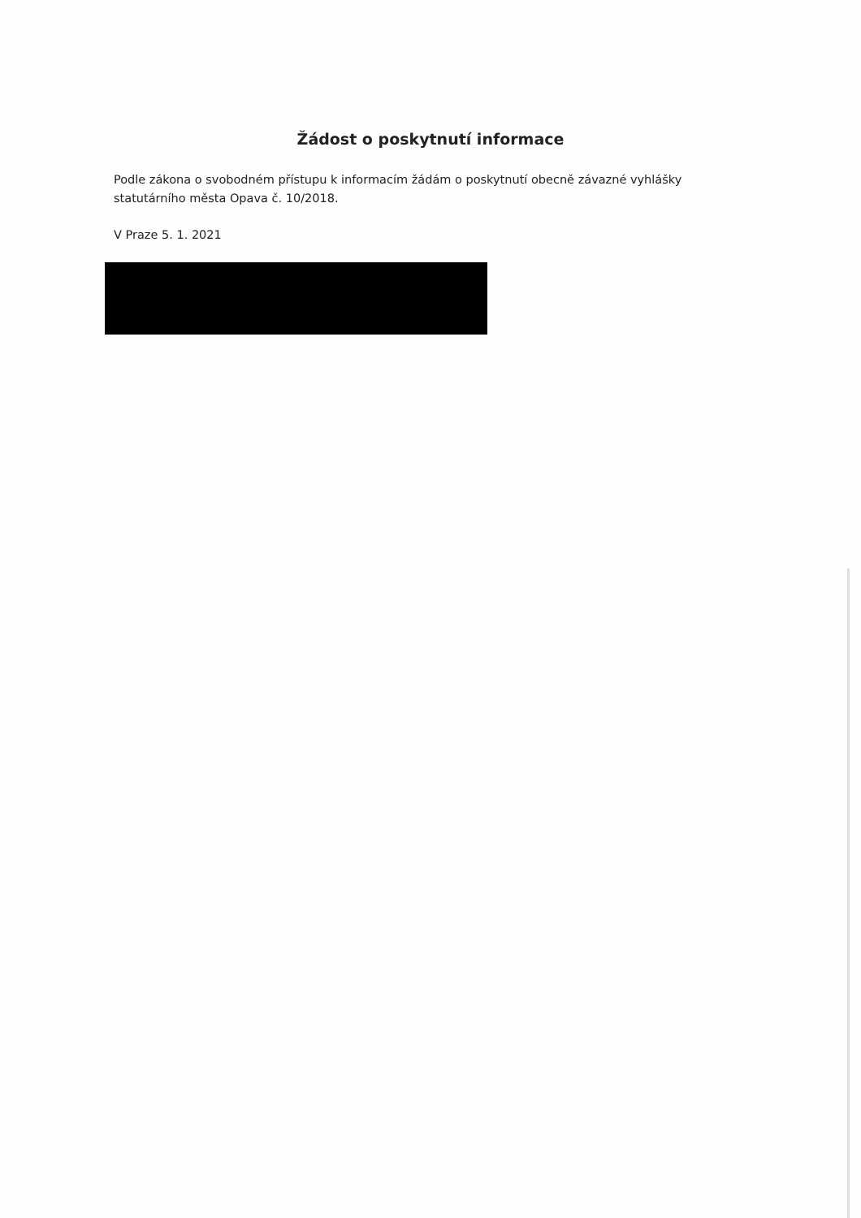Žádost o poskytnutí informace
Podle zákona o svobodném přístupu k informacím žádám o poskytnutí obecně závazné vyhlášky statutárního města Opava č. 10/2018.
V Praze 5. 1. 2021